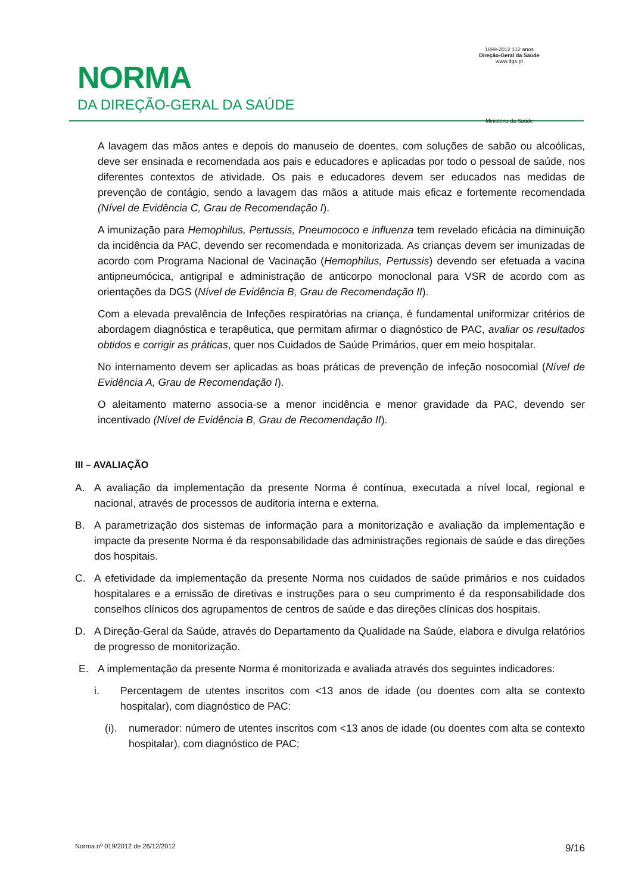NORMA
DA DIREÇÃO-GERAL DA SAÚDE
1899-2012 112 anos
Direção-Geral da Saúde
www.dgs.pt
Ministério da Saúde
A lavagem das mãos antes e depois do manuseio de doentes, com soluções de sabão ou alcoólicas, deve ser ensinada e recomendada aos pais e educadores e aplicadas por todo o pessoal de saúde, nos diferentes contextos de atividade. Os pais e educadores devem ser educados nas medidas de prevenção de contágio, sendo a lavagem das mãos a atitude mais eficaz e fortemente recomendada (Nível de Evidência C, Grau de Recomendação I).
A imunização para Hemophilus, Pertussis, Pneumococo e influenza tem revelado eficácia na diminuição da incidência da PAC, devendo ser recomendada e monitorizada. As crianças devem ser imunizadas de acordo com Programa Nacional de Vacinação (Hemophilus, Pertussis) devendo ser efetuada a vacina antipneumócica, antigripal e administração de anticorpo monoclonal para VSR de acordo com as orientações da DGS (Nível de Evidência B, Grau de Recomendação II).
Com a elevada prevalência de Infeções respiratórias na criança, é fundamental uniformizar critérios de abordagem diagnóstica e terapêutica, que permitam afirmar o diagnóstico de PAC, avaliar os resultados obtidos e corrigir as práticas, quer nos Cuidados de Saúde Primários, quer em meio hospitalar.
No internamento devem ser aplicadas as boas práticas de prevenção de infeção nosocomial (Nível de Evidência A, Grau de Recomendação I).
O aleitamento materno associa-se a menor incidência e menor gravidade da PAC, devendo ser incentivado (Nível de Evidência B, Grau de Recomendação II).
III – AVALIAÇÃO
A. A avaliação da implementação da presente Norma é contínua, executada a nível local, regional e nacional, através de processos de auditoria interna e externa.
B. A parametrização dos sistemas de informação para a monitorização e avaliação da implementação e impacte da presente Norma é da responsabilidade das administrações regionais de saúde e das direções dos hospitais.
C. A efetividade da implementação da presente Norma nos cuidados de saúde primários e nos cuidados hospitalares e a emissão de diretivas e instruções para o seu cumprimento é da responsabilidade dos conselhos clínicos dos agrupamentos de centros de saúde e das direções clínicas dos hospitais.
D. A Direção-Geral da Saúde, através do Departamento da Qualidade na Saúde, elabora e divulga relatórios de progresso de monitorização.
E. A implementação da presente Norma é monitorizada e avaliada através dos seguintes indicadores:
i. Percentagem de utentes inscritos com <13 anos de idade (ou doentes com alta se contexto hospitalar), com diagnóstico de PAC:
(i). numerador: número de utentes inscritos com <13 anos de idade (ou doentes com alta se contexto hospitalar), com diagnóstico de PAC;
Norma nº 019/2012 de 26/12/2012 9/16